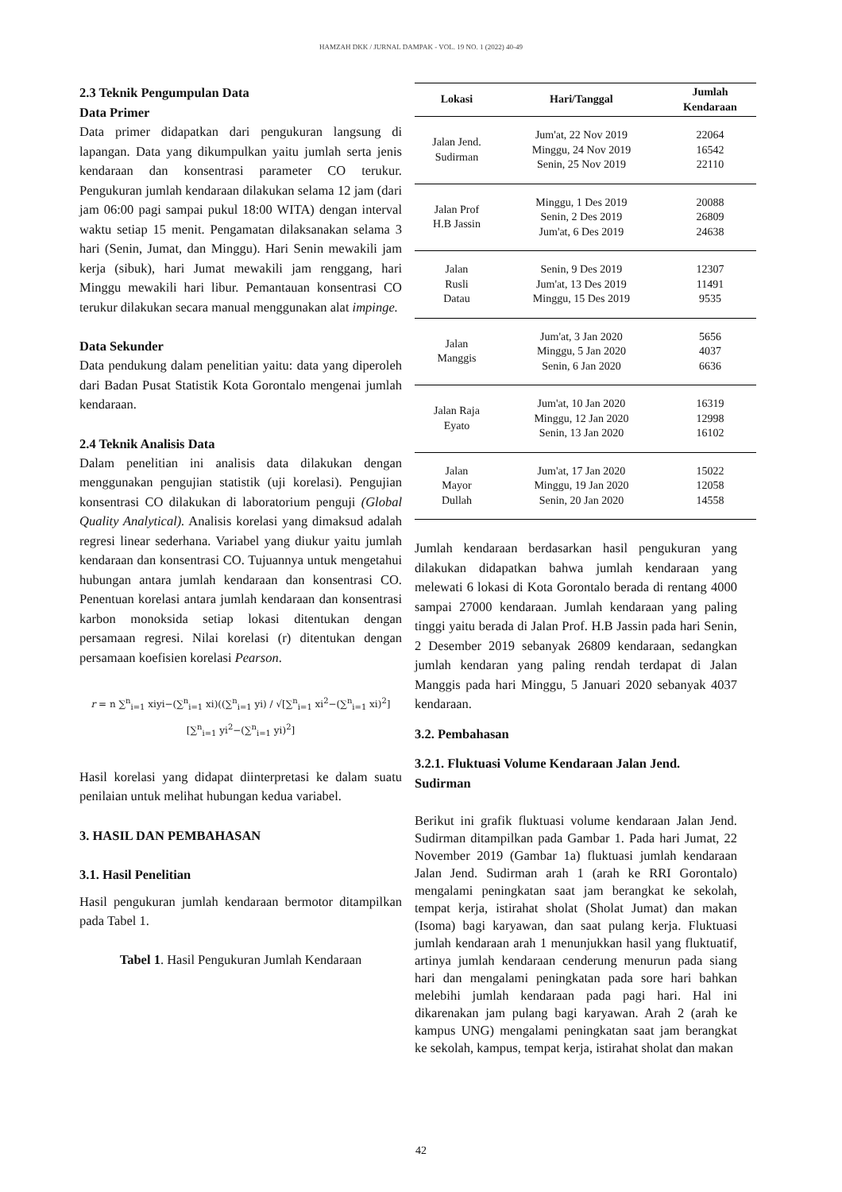HAMZAH DKK / JURNAL DAMPAK - VOL. 19 NO. 1 (2022) 40-49
2.3 Teknik Pengumpulan Data
Data Primer
Data primer didapatkan dari pengukuran langsung di lapangan. Data yang dikumpulkan yaitu jumlah serta jenis kendaraan dan konsentrasi parameter CO terukur. Pengukuran jumlah kendaraan dilakukan selama 12 jam (dari jam 06:00 pagi sampai pukul 18:00 WITA) dengan interval waktu setiap 15 menit. Pengamatan dilaksanakan selama 3 hari (Senin, Jumat, dan Minggu). Hari Senin mewakili jam kerja (sibuk), hari Jumat mewakili jam renggang, hari Minggu mewakili hari libur. Pemantauan konsentrasi CO terukur dilakukan secara manual menggunakan alat impinge.
Data Sekunder
Data pendukung dalam penelitian yaitu: data yang diperoleh dari Badan Pusat Statistik Kota Gorontalo mengenai jumlah kendaraan.
2.4 Teknik Analisis Data
Dalam penelitian ini analisis data dilakukan dengan menggunakan pengujian statistik (uji korelasi). Pengujian konsentrasi CO dilakukan di laboratorium penguji (Global Quality Analytical). Analisis korelasi yang dimaksud adalah regresi linear sederhana. Variabel yang diukur yaitu jumlah kendaraan dan konsentrasi CO. Tujuannya untuk mengetahui hubungan antara jumlah kendaraan dan konsentrasi CO. Penentuan korelasi antara jumlah kendaraan dan konsentrasi karbon monoksida setiap lokasi ditentukan dengan persamaan regresi. Nilai korelasi (r) ditentukan dengan persamaan koefisien korelasi Pearson.
r = n ∑<sup>n</sup><sub>i=1</sub> xiyi−(∑<sup>n</sup><sub>i=1</sub> xi)((∑<sup>n</sup><sub>i=1</sub> yi) / √[∑<sup>n</sup><sub>i=1</sub> xi<sup>2</sup>−(∑<sup>n</sup><sub>i=1</sub> xi)<sup>2</sup>][∑<sup>n</sup><sub>i=1</sub> yi<sup>2</sup>−(∑<sup>n</sup><sub>i=1</sub> yi)<sup>2</sup>]
Hasil korelasi yang didapat diinterpretasi ke dalam suatu penilaian untuk melihat hubungan kedua variabel.
3. HASIL DAN PEMBAHASAN
3.1. Hasil Penelitian
Hasil pengukuran jumlah kendaraan bermotor ditampilkan pada Tabel 1.
Tabel 1. Hasil Pengukuran Jumlah Kendaraan
| Lokasi | Hari/Tanggal | Jumlah Kendaraan |
| --- | --- | --- |
| Jalan Jend. Sudirman | Jum'at, 22 Nov 2019 Minggu, 24 Nov 2019 Senin, 25 Nov 2019 | 22064 16542 22110 |
| Jalan Prof H.B Jassin | Minggu, 1 Des 2019 Senin, 2 Des 2019 Jum'at, 6 Des 2019 | 20088 26809 24638 |
| Jalan Rusli Datau | Senin, 9 Des 2019 Jum'at, 13 Des 2019 Minggu, 15 Des 2019 | 12307 11491 9535 |
| Jalan Manggis | Jum'at, 3 Jan 2020 Minggu, 5 Jan 2020 Senin, 6 Jan 2020 | 5656 4037 6636 |
| Jalan Raja Eyato | Jum'at, 10 Jan 2020 Minggu, 12 Jan 2020 Senin, 13 Jan 2020 | 16319 12998 16102 |
| Jalan Mayor Dullah | Jum'at, 17 Jan 2020 Minggu, 19 Jan 2020 Senin, 20 Jan 2020 | 15022 12058 14558 |
Jumlah kendaraan berdasarkan hasil pengukuran yang dilakukan didapatkan bahwa jumlah kendaraan yang melewati 6 lokasi di Kota Gorontalo berada di rentang 4000 sampai 27000 kendaraan. Jumlah kendaraan yang paling tinggi yaitu berada di Jalan Prof. H.B Jassin pada hari Senin, 2 Desember 2019 sebanyak 26809 kendaraan, sedangkan jumlah kendaran yang paling rendah terdapat di Jalan Manggis pada hari Minggu, 5 Januari 2020 sebanyak 4037 kendaraan.
3.2. Pembahasan
3.2.1. Fluktuasi Volume Kendaraan Jalan Jend. Sudirman
Berikut ini grafik fluktuasi volume kendaraan Jalan Jend. Sudirman ditampilkan pada Gambar 1. Pada hari Jumat, 22 November 2019 (Gambar 1a) fluktuasi jumlah kendaraan Jalan Jend. Sudirman arah 1 (arah ke RRI Gorontalo) mengalami peningkatan saat jam berangkat ke sekolah, tempat kerja, istirahat sholat (Sholat Jumat) dan makan (Isoma) bagi karyawan, dan saat pulang kerja. Fluktuasi jumlah kendaraan arah 1 menunjukkan hasil yang fluktuatif, artinya jumlah kendaraan cenderung menurun pada siang hari dan mengalami peningkatan pada sore hari bahkan melebihi jumlah kendaraan pada pagi hari. Hal ini dikarenakan jam pulang bagi karyawan. Arah 2 (arah ke kampus UNG) mengalami peningkatan saat jam berangkat ke sekolah, kampus, tempat kerja, istirahat sholat dan makan
42